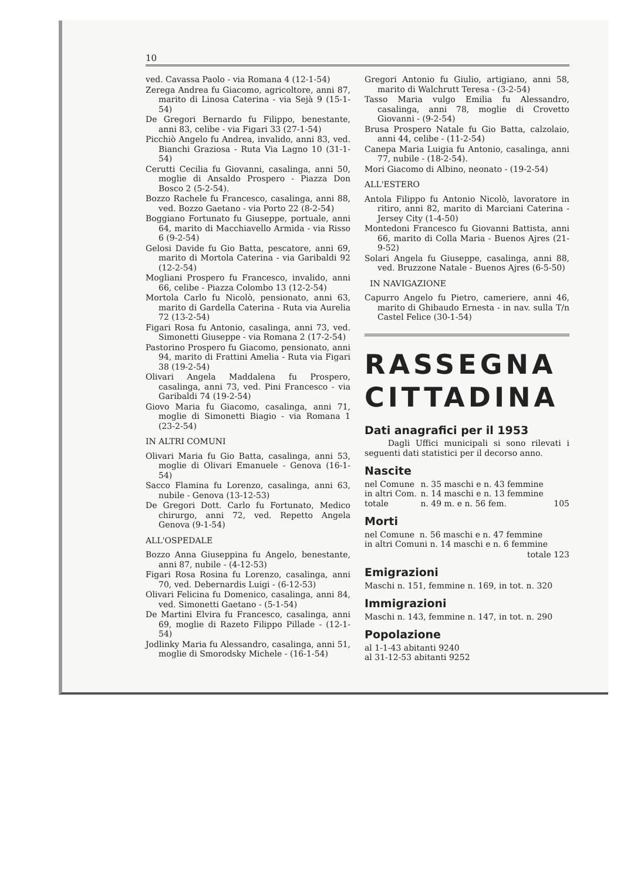10
ved. Cavassa Paolo - via Romana 4 (12-1-54)
Zerega Andrea fu Giacomo, agricoltore, anni 87, marito di Linosa Caterina - via Sejà 9 (15-1-54)
De Gregori Bernardo fu Filippo, benestante, anni 83, celibe - via Figari 33 (27-1-54)
Picchiò Angelo fu Andrea, invalido, anni 83, ved. Bianchi Graziosa - Ruta Via Lagno 10 (31-1-54)
Cerutti Cecilia fu Giovanni, casalinga, anni 50, moglie di Ansaldo Prospero - Piazza Don Bosco 2 (5-2-54).
Bozzo Rachele fu Francesco, casalinga, anni 88, ved. Bozzo Gaetano - via Porto 22 (8-2-54)
Boggiano Fortunato fu Giuseppe, portuale, anni 64, marito di Macchiavello Armida - via Risso 6 (9-2-54)
Gelosi Davide fu Gio Batta, pescatore, anni 69, marito di Mortola Caterina - via Garibaldi 92 (12-2-54)
Mogliani Prospero fu Francesco, invalido, anni 66, celibe - Piazza Colombo 13 (12-2-54)
Mortola Carlo fu Nicolò, pensionato, anni 63, marito di Gardella Caterina - Ruta via Aurelia 72 (13-2-54)
Figari Rosa fu Antonio, casalinga, anni 73, ved. Simonetti Giuseppe - via Romana 2 (17-2-54)
Pastorino Prospero fu Giacomo, pensionato, anni 94, marito di Frattini Amelia - Ruta via Figari 38 (19-2-54)
Olivari Angela Maddalena fu Prospero, casalinga, anni 73, ved. Pini Francesco - via Garibaldi 74 (19-2-54)
Giovo Maria fu Giacomo, casalinga, anni 71, moglie di Simonetti Biagio - via Romana 1 (23-2-54)
IN ALTRI COMUNI
Olivari Maria fu Gio Batta, casalinga, anni 53, moglie di Olivari Emanuele - Genova (16-1-54)
Sacco Flamina fu Lorenzo, casalinga, anni 63, nubile - Genova (13-12-53)
De Gregori Dott. Carlo fu Fortunato, Medico chirurgo, anni 72, ved. Repetto Angela Genova (9-1-54)
ALL'OSPEDALE
Bozzo Anna Giuseppina fu Angelo, benestante, anni 87, nubile - (4-12-53)
Figari Rosa Rosina fu Lorenzo, casalinga, anni 70, ved. Debernardis Luigi - (6-12-53)
Olivari Felicina fu Domenico, casalinga, anni 84, ved. Simonetti Gaetano - (5-1-54)
De Martini Elvira fu Francesco, casalinga, anni 69, moglie di Razeto Filippo Pillade - (12-1-54)
Jodlinky Maria fu Alessandro, casalinga, anni 51, moglie di Smorodsky Michele - (16-1-54)
Gregori Antonio fu Giulio, artigiano, anni 58, marito di Walchrutt Teresa - (3-2-54)
Tasso Maria vulgo Emilia fu Alessandro, casalinga, anni 78, moglie di Crovetto Giovanni - (9-2-54)
Brusa Prospero Natale fu Gio Batta, calzolaio, anni 44, celibe - (11-2-54)
Canepa Maria Luigia fu Antonio, casalinga, anni 77, nubile - (18-2-54).
Mori Giacomo di Albino, neonato - (19-2-54)
ALL'ESTERO
Antola Filippo fu Antonio Nicolò, lavoratore in ritiro, anni 82, marito di Marciani Caterina - Jersey City (1-4-50)
Montedoni Francesco fu Giovanni Battista, anni 66, marito di Colla Maria - Buenos Ajres (21-9-52)
Solari Angela fu Giuseppe, casalinga, anni 88, ved. Bruzzone Natale - Buenos Ajres (6-5-50)
IN NAVIGAZIONE
Capurro Angelo fu Pietro, cameriere, anni 46, marito di Ghibaudo Ernesta - in nav. sulla T/n Castel Felice (30-1-54)
RASSEGNA
CITTADINA
Dati anagrafici per il 1953
Dagli Uffici municipali si sono rilevati i seguenti dati statistici per il decorso anno.
Nascite
| nel Comune | n. 35 maschi e n. 43 femmine | |
| in altri Com. | n. 14 maschi e n. 13 femmine | |
| totale | n. 49 m. e n. 56 fem. | 105 |
Morti
nel Comune n. 56 maschi e n. 47 femmine
in altri Comuni n. 14 maschi e n. 6 femmine
totale 123
Emigrazioni
Maschi n. 151, femmine n. 169, in tot. n. 320
Immigrazioni
Maschi n. 143, femmine n. 147, in tot. n. 290
Popolazione
al 1-1-43 abitanti 9240
al 31-12-53 abitanti 9252